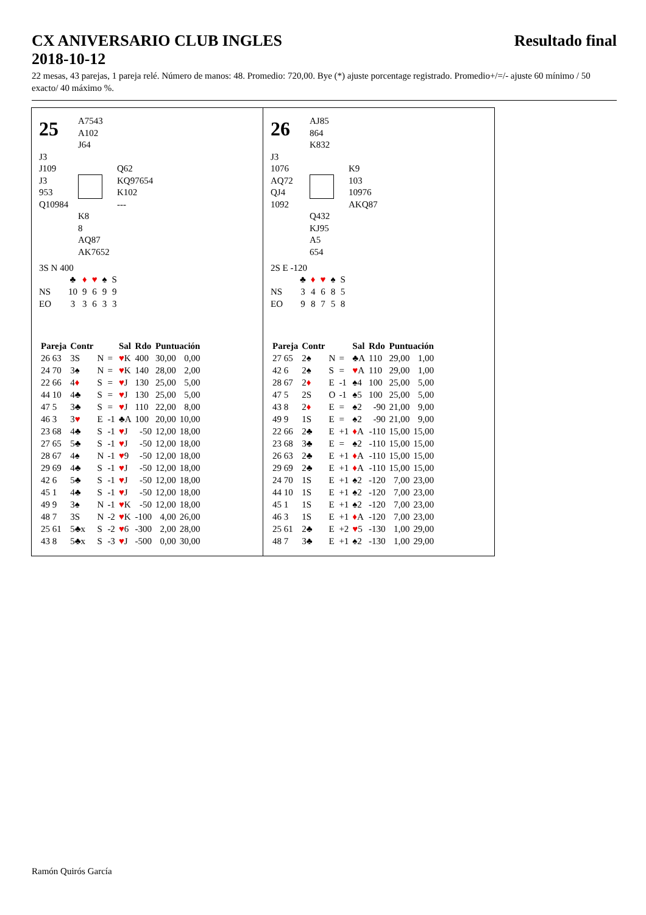CX ANIVERSARIO CLUB INGLES Resultado final
2018-10-12
22 mesas, 43 parejas, 1 pareja relé. Número de manos: 48. Promedio: 720,00. Bye (*) ajuste porcentage registrado. Promedio+/=/- ajuste 60 mínimo / 50 exacto/ 40 máximo %.
25
A7543
A102
J64
J3
J109
J3
953
Q10984
Q62
KQ97654
K102
---
K8
8
AQ87
AK7652
3S N 400
| | ♣ | ♦ | ♥ | ♠ | S |
| NS | 10 | 9 | 6 | 9 | 9 |
| EO | 3 | 3 | 6 | 3 | 3 |
| Pareja | Contr | | | Sal | Rdo | Puntuación | |
| --- | --- | --- | --- | --- | --- | --- | --- |
| 26 63 | 3S | N | = | ♥ K | 400 | 30,00 | 0,00 |
| 24 70 | 3♠ | N | = | ♥ K | 140 | 28,00 | 2,00 |
| 22 66 | 4 ♦ | S | = | ♥ J | 130 | 25,00 | 5,00 |
| 44 10 | 4♣ | S | = | ♥ J | 130 | 25,00 | 5,00 |
| 47 5 | 3♣ | S | = | ♥ J | 110 | 22,00 | 8,00 |
| 46 3 | 3 ♥ | E | -1 | ♣A | 100 | 20,00 | 10,00 |
| 23 68 | 4♣ | S | -1 | ♥ J | -50 | 12,00 | 18,00 |
| 27 65 | 5♣ | S | -1 | ♥ J | -50 | 12,00 | 18,00 |
| 28 67 | 4♠ | N | -1 | ♥ 9 | -50 | 12,00 | 18,00 |
| 29 69 | 4♣ | S | -1 | ♥ J | -50 | 12,00 | 18,00 |
| 42 6 | 5♣ | S | -1 | ♥ J | -50 | 12,00 | 18,00 |
| 45 1 | 4♣ | S | -1 | ♥ J | -50 | 12,00 | 18,00 |
| 49 9 | 3♠ | N | -1 | ♥ K | -50 | 12,00 | 18,00 |
| 48 7 | 3S | N | -2 | ♥ K | -100 | 4,00 | 26,00 |
| 25 61 | 5♣x | S | -2 | ♥ 6 | -300 | 2,00 | 28,00 |
| 43 8 | 5♣x | S | -3 | ♥ J | -500 | 0,00 | 30,00 |
26
AJ85
864
K832
J3
1076
AQ72
QJ4
1092
K9
103
10976
AKQ87
Q432
KJ95
A5
654
2S E -120
| | ♣ | ♦ | ♥ | ♠ | S |
| NS | 3 | 4 | 6 | 8 | 5 |
| EO | 9 | 8 | 7 | 5 | 8 |
| Pareja | Contr | | | Sal | Rdo | Puntuación | |
| --- | --- | --- | --- | --- | --- | --- | --- |
| 27 65 | 2♠ | N | = | ♣A | 110 | 29,00 | 1,00 |
| 42 6 | 2♠ | S | = | ♥ A | 110 | 29,00 | 1,00 |
| 28 67 | 2 ♦ | E | -1 | ♠4 | 100 | 25,00 | 5,00 |
| 47 5 | 2S | O | -1 | ♠5 | 100 | 25,00 | 5,00 |
| 43 8 | 2 ♦ | E | = | ♠2 | -90 | 21,00 | 9,00 |
| 49 9 | 1S | E | = | ♠2 | -90 | 21,00 | 9,00 |
| 22 66 | 2♣ | E | +1 | ♦ A | -110 | 15,00 | 15,00 |
| 23 68 | 3♣ | E | = | ♠2 | -110 | 15,00 | 15,00 |
| 26 63 | 2♣ | E | +1 | ♦ A | -110 | 15,00 | 15,00 |
| 29 69 | 2♣ | E | +1 | ♦ A | -110 | 15,00 | 15,00 |
| 24 70 | 1S | E | +1 | ♠2 | -120 | 7,00 | 23,00 |
| 44 10 | 1S | E | +1 | ♠2 | -120 | 7,00 | 23,00 |
| 45 1 | 1S | E | +1 | ♠2 | -120 | 7,00 | 23,00 |
| 46 3 | 1S | E | +1 | ♦ A | -120 | 7,00 | 23,00 |
| 25 61 | 2♣ | E | +2 | ♥ 5 | -130 | 1,00 | 29,00 |
| 48 7 | 3♣ | E | +1 | ♠2 | -130 | 1,00 | 29,00 |
Ramón Quirós García